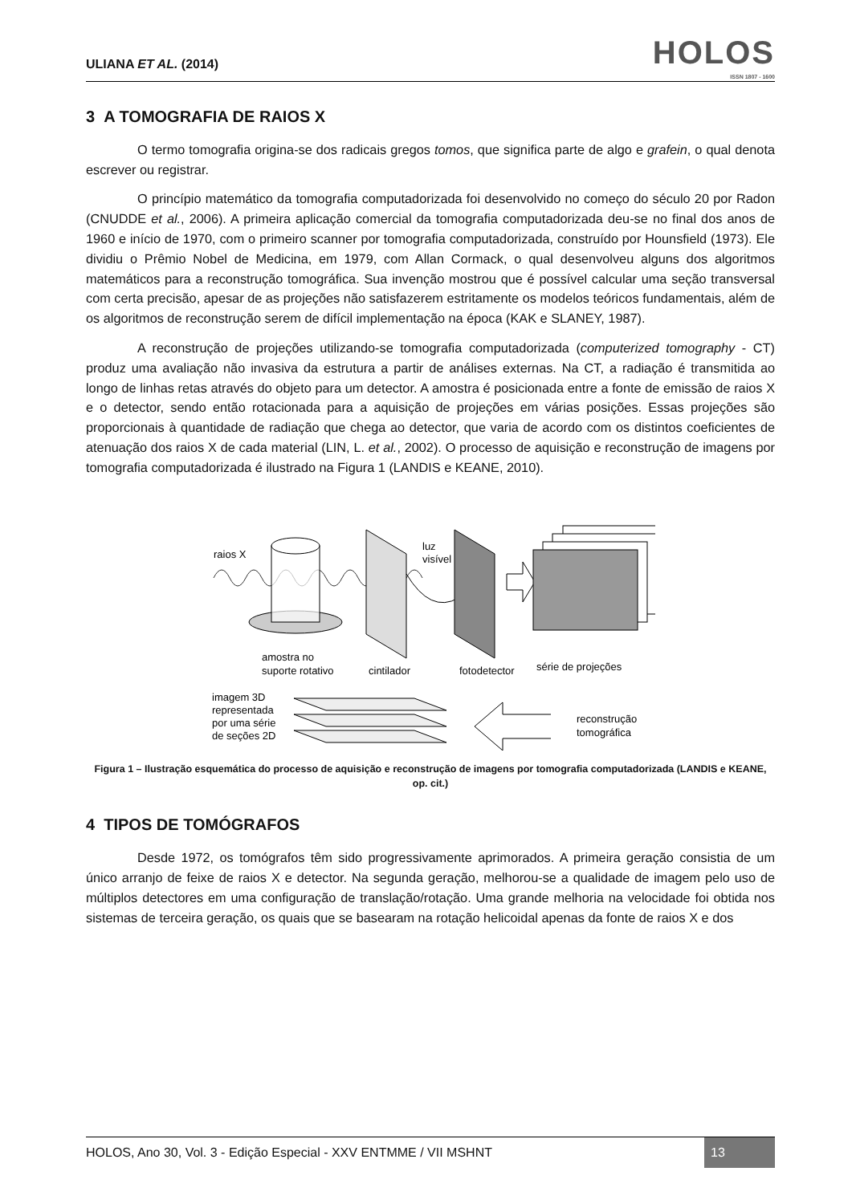ULIANA ET AL. (2014)
HOLOS
ISSN 1807 - 1600
3 A TOMOGRAFIA DE RAIOS X
O termo tomografia origina-se dos radicais gregos tomos, que significa parte de algo e grafein, o qual denota escrever ou registrar.
O princípio matemático da tomografia computadorizada foi desenvolvido no começo do século 20 por Radon (CNUDDE et al., 2006). A primeira aplicação comercial da tomografia computadorizada deu-se no final dos anos de 1960 e início de 1970, com o primeiro scanner por tomografia computadorizada, construído por Hounsfield (1973). Ele dividiu o Prêmio Nobel de Medicina, em 1979, com Allan Cormack, o qual desenvolveu alguns dos algoritmos matemáticos para a reconstrução tomográfica. Sua invenção mostrou que é possível calcular uma seção transversal com certa precisão, apesar de as projeções não satisfazerem estritamente os modelos teóricos fundamentais, além de os algoritmos de reconstrução serem de difícil implementação na época (KAK e SLANEY, 1987).
A reconstrução de projeções utilizando-se tomografia computadorizada (computerized tomography - CT) produz uma avaliação não invasiva da estrutura a partir de análises externas. Na CT, a radiação é transmitida ao longo de linhas retas através do objeto para um detector. A amostra é posicionada entre a fonte de emissão de raios X e o detector, sendo então rotacionada para a aquisição de projeções em várias posições. Essas projeções são proporcionais à quantidade de radiação que chega ao detector, que varia de acordo com os distintos coeficientes de atenuação dos raios X de cada material (LIN, L. et al., 2002). O processo de aquisição e reconstrução de imagens por tomografia computadorizada é ilustrado na Figura 1 (LANDIS e KEANE, 2010).
raios X
amostra no
suporte rotativo
cintilador
luz
visível
fotodetector
série de projeções
reconstrução
tomográfica
imagem 3D
representada
por uma série
de seções 2D
Figura 1 – Ilustração esquemática do processo de aquisição e reconstrução de imagens por tomografia computadorizada (LANDIS e KEANE, op. cit.)
4 TIPOS DE TOMÓGRAFOS
Desde 1972, os tomógrafos têm sido progressivamente aprimorados. A primeira geração consistia de um único arranjo de feixe de raios X e detector. Na segunda geração, melhorou-se a qualidade de imagem pelo uso de múltiplos detectores em uma configuração de translação/rotação. Uma grande melhoria na velocidade foi obtida nos sistemas de terceira geração, os quais que se basearam na rotação helicoidal apenas da fonte de raios X e dos
HOLOS, Ano 30, Vol. 3 - Edição Especial - XXV ENTMME / VII MSHNT
13